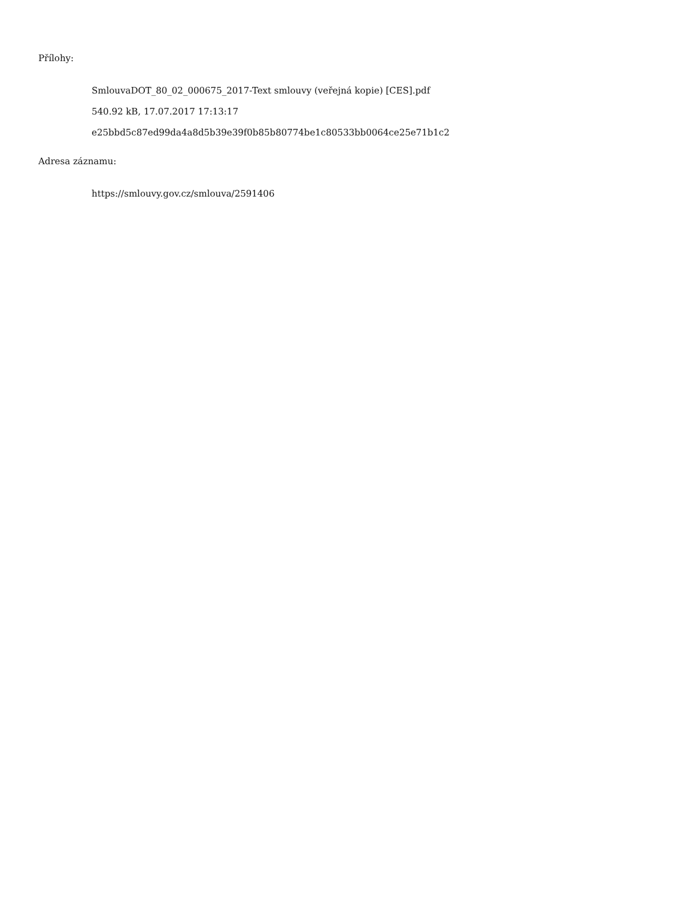Přílohy:
SmlouvaDOT_80_02_000675_2017-Text smlouvy (veřejná kopie) [CES].pdf
540.92 kB, 17.07.2017 17:13:17
e25bbd5c87ed99da4a8d5b39e39f0b85b80774be1c80533bb0064ce25e71b1c2
Adresa záznamu:
https://smlouvy.gov.cz/smlouva/2591406